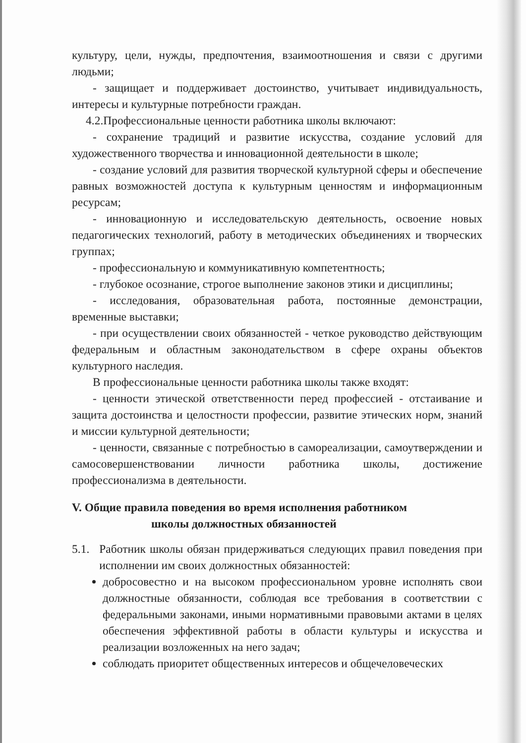культуру, цели, нужды, предпочтения, взаимоотношения и связи с другими людьми;
- защищает и поддерживает достоинство, учитывает индивидуальность, интересы и культурные потребности граждан.
4.2.Профессиональные ценности работника школы включают:
- сохранение традиций и развитие искусства, создание условий для художественного творчества и инновационной деятельности в школе;
- создание условий для развития творческой культурной сферы и обеспечение равных возможностей доступа к культурным ценностям и информационным ресурсам;
- инновационную и исследовательскую деятельность, освоение новых педагогических технологий, работу в методических объединениях и творческих группах;
- профессиональную и коммуникативную компетентность;
- глубокое осознание, строгое выполнение законов этики и дисциплины;
- исследования, образовательная работа, постоянные демонстрации, временные выставки;
- при осуществлении своих обязанностей - четкое руководство действующим федеральным и областным законодательством в сфере охраны объектов культурного наследия.
В профессиональные ценности работника школы также входят:
- ценности этической ответственности перед профессией - отстаивание и защита достоинства и целостности профессии, развитие этических норм, знаний и миссии культурной деятельности;
- ценности, связанные с потребностью в самореализации, самоутверждении и самосовершенствовании личности работника школы, достижение профессионализма в деятельности.
V. Общие правила поведения во время исполнения работником
школы должностных обязанностей
5.1. Работник школы обязан придерживаться следующих правил поведения при исполнении им своих должностных обязанностей:
добросовестно и на высоком профессиональном уровне исполнять свои должностные обязанности, соблюдая все требования в соответствии с федеральными законами, иными нормативными правовыми актами в целях обеспечения эффективной работы в области культуры и искусства и реализации возложенных на него задач;
соблюдать приоритет общественных интересов и общечеловеческих